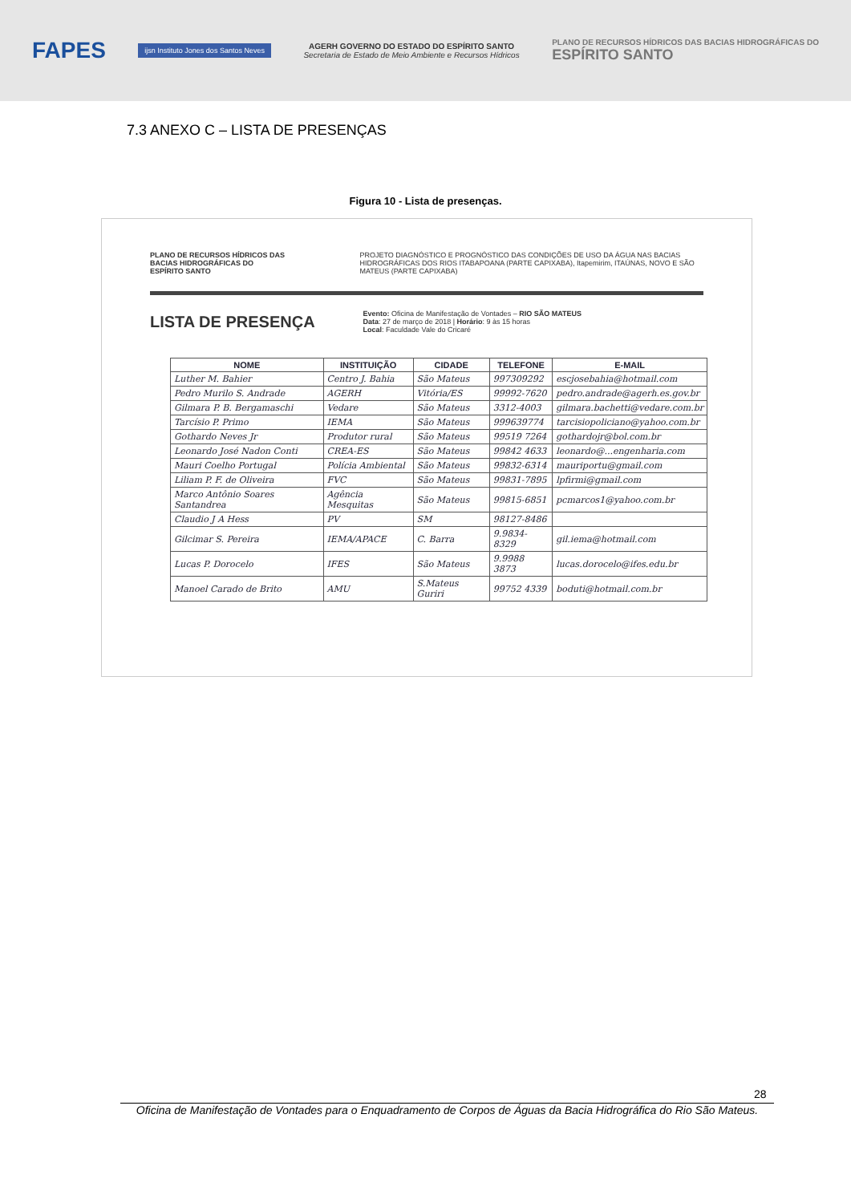FAPES ijsn Instituto Jones dos Santos Neves AGERH GOVERNO DO ESTADO DO ESPÍRITO SANTO
Secretaria de Estado de Meio Ambiente e Recursos Hídricos PLANO DE RECURSOS HÍDRICOS DAS BACIAS HIDROGRÁFICAS DO
ESPÍRITO SANTO
7.3 ANEXO C – LISTA DE PRESENÇAS
Figura 10 - Lista de presenças.
PLANO DE RECURSOS HÍDRICOS DAS BACIAS HIDROGRÁFICAS DO ESPÍRITO SANTO
PROJETO DIAGNÓSTICO E PROGNÓSTICO DAS CONDIÇÕES DE USO DA ÁGUA NAS BACIAS HIDROGRÁFICAS DOS RIOS ITABAPOANA (PARTE CAPIXABA), Itapemirim, ITAÚNAS, NOVO E SÃO MATEUS (PARTE CAPIXABA)
LISTA DE PRESENÇA
Evento: Oficina de Manifestação de Vontades – RIO SÃO MATEUS
Data: 27 de março de 2018 | Horário: 9 às 15 horas
Local: Faculdade Vale do Cricaré
| NOME | INSTITUIÇÃO | CIDADE | TELEFONE | E-MAIL |
| --- | --- | --- | --- | --- |
| Luther M. Bahier | Centro J. Bahia | São Mateus | 997309292 | escjosebahia@hotmail.com |
| Pedro Murilo S. Andrade | AGERH | Vitória/ES | 99992-7620 | pedro.andrade@agerh.es.gov.br |
| Gilmara P. B. Bergamaschi | Vedare | São Mateus | 3312-4003 | gilmara.bachetti@vedare.com.br |
| Tarcísio P. Primo | IEMA | São Mateus | 999639774 | tarcisiopoliciano@yahoo.com.br |
| Gothardo Neves Jr | Produtor rural | São Mateus | 99519 7264 | gothardojr@bol.com.br |
| Leonardo José Nadon Conti | CREA-ES | São Mateus | 99842 4633 | leonardo@...engenharia.com |
| Mauri Coelho Portugal | Polícia Ambiental | São Mateus | 99832-6314 | mauriportu@gmail.com |
| Liliam P. F. de Oliveira | FVC | São Mateus | 99831-7895 | lpfirmi@gmail.com |
| Marco Antônio Soares Santandrea | Agência Mesquitas | São Mateus | 99815-6851 | pcmarcos1@yahoo.com.br |
| Claudio J A Hess | PV | SM | 98127-8486 | |
| Gilcimar S. Pereira | IEMA/APACE | C. Barra | 9.9834-8329 | gil.iema@hotmail.com |
| Lucas P. Dorocelo | IFES | São Mateus | 9.9988 3873 | lucas.dorocelo@ifes.edu.br |
| Manoel Carado de Brito | AMU | S.Mateus Guriri | 99752 4339 | boduti@hotmail.com.br |
28
Oficina de Manifestação de Vontades para o Enquadramento de Corpos de Águas da Bacia Hidrográfica do Rio São Mateus.